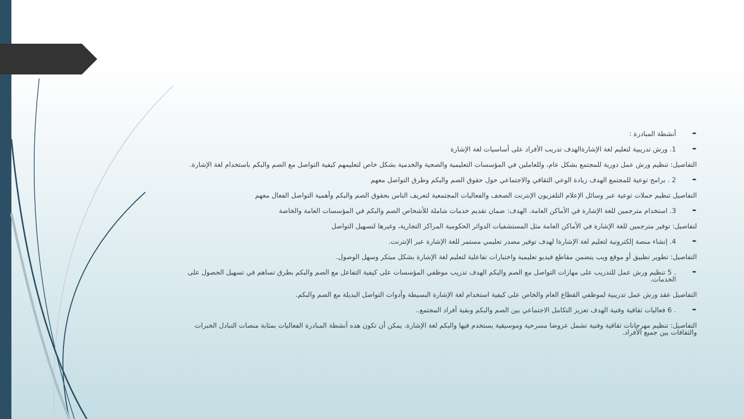➨ أنشطة المبادرة :
➨ 1. ورش تدريبية لتعليم لغة الإشارةالهدف تدريب الأفراد على أساسيات لغة الإشارة
التفاصيل: تنظيم ورش عمل دورية للمجتمع بشكل عام، وللعاملين في المؤسسات التعليمية والصحية والخدمية بشكل خاص لتعليمهم كيفية التواصل مع الصم والبكم باستخدام لغة الإشارة.
➨ 2 . برامج توعية للمجتمع الهدف زيادة الوعي الثقافي والاجتماعي حول حقوق الصم والبكم وطرق التواصل معهم
التفاصيل تنظيم حملات توعية عبر وسائل الإعلام التلفزيون الإنترنت الصحف والفعاليات المجتمعية لتعريف الناس بحقوق الصم والبكم وأهمية التواصل الفعال معهم
➨ 3. استخدام مترجمين للغة الإشارة في الأماكن العامة. الهدف: ضمان تقديم خدمات شاملة للأشخاص الصم والبكم في المؤسسات العامة والخاصة
لتفاصيل: توفير مترجمين للغة الإشارة في الأماكن العامة مثل المستشفيات الدوائر الحكومية المراكز التجارية، وغيرها لتسهيل التواصل
➨ 4. إنشاء منصة إلكترونية لتعليم لغة الإشارةا لهدف توفير مصدر تعليمي مستمر للغة الإشارة عبر الإنترنت.
التفاصيل: تطوير تطبيق أو موقع ويب يتضمن مقاطع فيديو تعليمية واختبارات تفاعلية لتعليم لغة الإشارة بشكل مبتكر وسهل الوصول.
➨. 5 تنظيم ورش عمل للتدريب على مهارات التواصل مع الصم والبكم الهدف تدريب موظفي المؤسسات على كيفية التفاعل مع الصم والبكم بطرق تساهم في تسهيل الحصول على الخدمات.
التفاصيل عقد ورش عمل تدريبية لموظفي القطاع العام والخاص على كيفية استخدام لغة الإشارة البسيطة وأدوات التواصل البديلة مع الصم والبكم.
➨. 6 فعاليات ثقافية وفنية الهدف تعزيز التكامل الاجتماعي بين الصم والبكم وبقية أفراد المجتمع..
التفاصيل: تنظيم مهرجانات ثقافية وفنية تشمل عروضا مسرحية وموسيقية يستخدم فيها والبكم لغة الإشارة. يمكن أن تكون هذه أنشطة المبادرة الفعاليات بمثابة منصات التبادل الخبرات والثقافات بين جميع الأفراد.